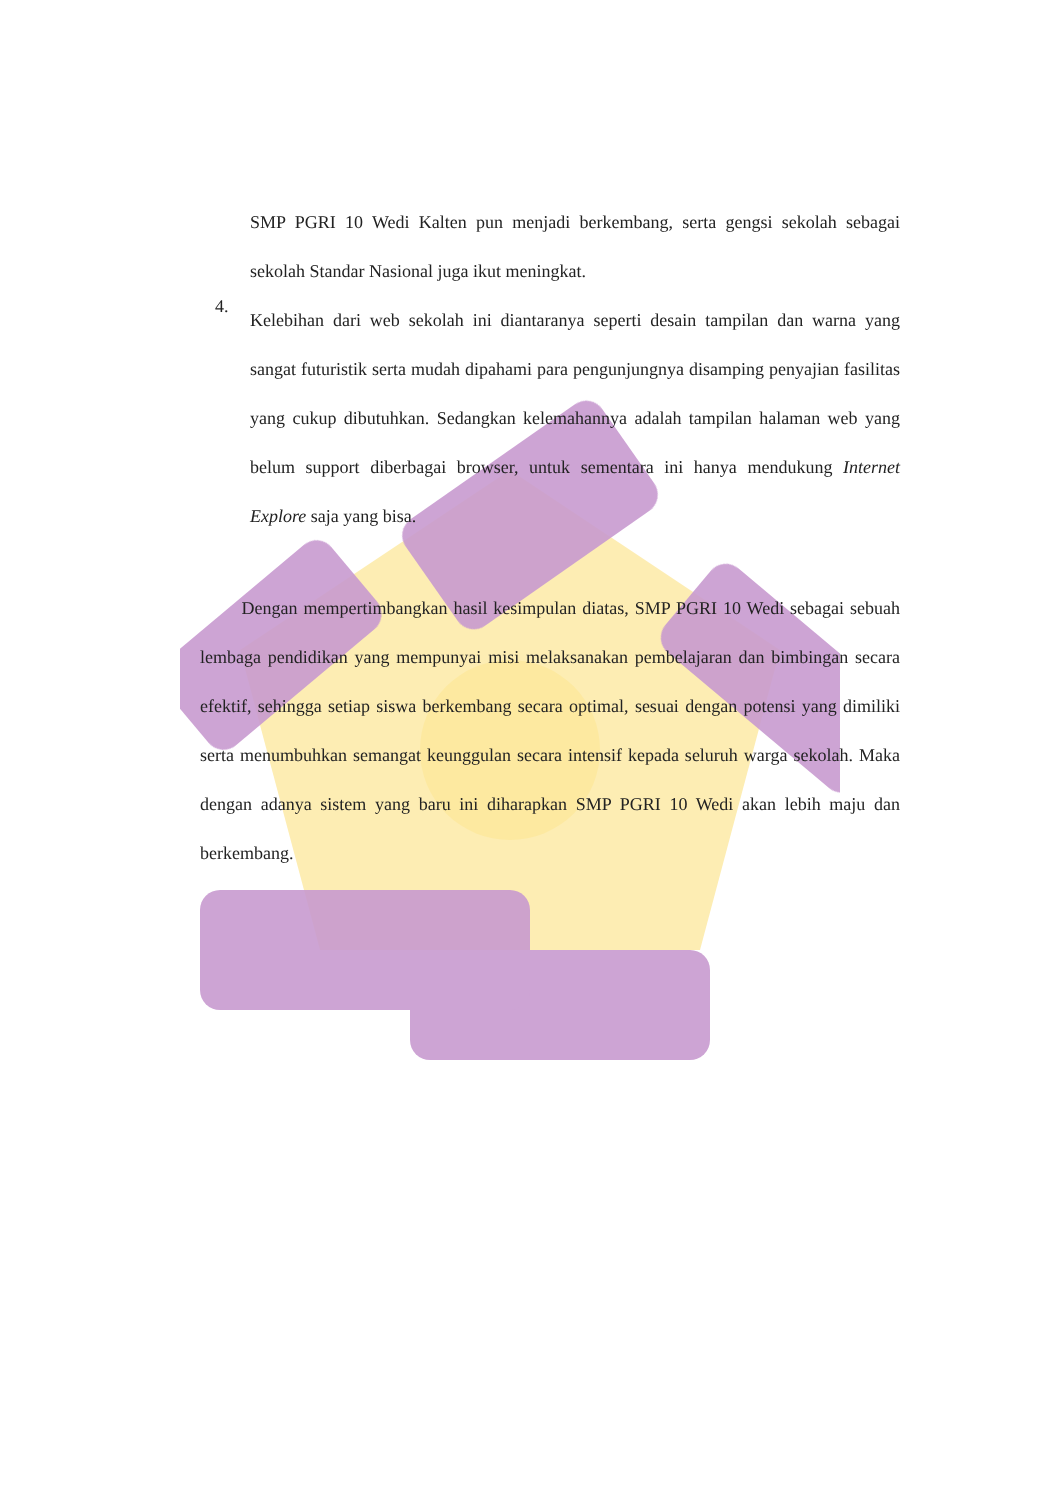SMP PGRI 10 Wedi Kalten pun menjadi berkembang, serta gengsi sekolah sebagai sekolah Standar Nasional juga ikut meningkat.
4.
Kelebihan dari web sekolah ini diantaranya seperti desain tampilan dan warna yang sangat futuristik serta mudah dipahami para pengunjungnya disamping penyajian fasilitas yang cukup dibutuhkan. Sedangkan kelemahannya adalah tampilan halaman web yang belum support diberbagai browser, untuk sementara ini hanya mendukung Internet Explore saja yang bisa.
Dengan mempertimbangkan hasil kesimpulan diatas, SMP PGRI 10 Wedi sebagai sebuah lembaga pendidikan yang mempunyai misi melaksanakan pembelajaran dan bimbingan secara efektif, sehingga setiap siswa berkembang secara optimal, sesuai dengan potensi yang dimiliki serta menumbuhkan semangat keunggulan secara intensif kepada seluruh warga sekolah. Maka dengan adanya sistem yang baru ini diharapkan SMP PGRI 10 Wedi akan lebih maju dan berkembang.